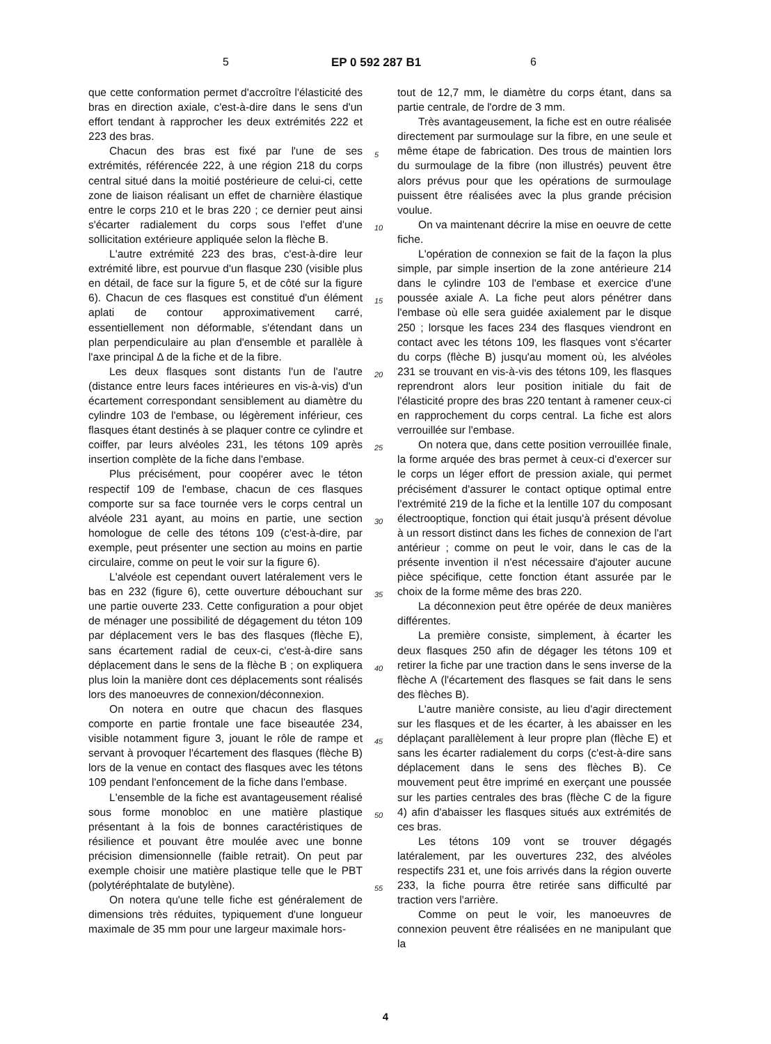5 EP 0 592 287 B1 6
que cette conformation permet d'accroître l'élasticité des bras en direction axiale, c'est-à-dire dans le sens d'un effort tendant à rapprocher les deux extrémités 222 et 223 des bras.
Chacun des bras est fixé par l'une de ses extrémités, référencée 222, à une région 218 du corps central situé dans la moitié postérieure de celui-ci, cette zone de liaison réalisant un effet de charnière élastique entre le corps 210 et le bras 220 ; ce dernier peut ainsi s'écarter radialement du corps sous l'effet d'une sollicitation extérieure appliquée selon la flèche B.
L'autre extrémité 223 des bras, c'est-à-dire leur extrémité libre, est pourvue d'un flasque 230 (visible plus en détail, de face sur la figure 5, et de côté sur la figure 6). Chacun de ces flasques est constitué d'un élément aplati de contour approximativement carré, essentiellement non déformable, s'étendant dans un plan perpendiculaire au plan d'ensemble et parallèle à l'axe principal Δ de la fiche et de la fibre.
Les deux flasques sont distants l'un de l'autre (distance entre leurs faces intérieures en vis-à-vis) d'un écartement correspondant sensiblement au diamètre du cylindre 103 de l'embase, ou légèrement inférieur, ces flasques étant destinés à se plaquer contre ce cylindre et coiffer, par leurs alvéoles 231, les tétons 109 après insertion complète de la fiche dans l'embase.
Plus précisément, pour coopérer avec le téton respectif 109 de l'embase, chacun de ces flasques comporte sur sa face tournée vers le corps central un alvéole 231 ayant, au moins en partie, une section homologue de celle des tétons 109 (c'est-à-dire, par exemple, peut présenter une section au moins en partie circulaire, comme on peut le voir sur la figure 6).
L'alvéole est cependant ouvert latéralement vers le bas en 232 (figure 6), cette ouverture débouchant sur une partie ouverte 233. Cette configuration a pour objet de ménager une possibilité de dégagement du téton 109 par déplacement vers le bas des flasques (flèche E), sans écartement radial de ceux-ci, c'est-à-dire sans déplacement dans le sens de la flèche B ; on expliquera plus loin la manière dont ces déplacements sont réalisés lors des manoeuvres de connexion/déconnexion.
On notera en outre que chacun des flasques comporte en partie frontale une face biseautée 234, visible notamment figure 3, jouant le rôle de rampe et servant à provoquer l'écartement des flasques (flèche B) lors de la venue en contact des flasques avec les tétons 109 pendant l'enfoncement de la fiche dans l'embase.
L'ensemble de la fiche est avantageusement réalisé sous forme monobloc en une matière plastique présentant à la fois de bonnes caractéristiques de résilience et pouvant être moulée avec une bonne précision dimensionnelle (faible retrait). On peut par exemple choisir une matière plastique telle que le PBT (polytéréphtalate de butylène).
On notera qu'une telle fiche est généralement de dimensions très réduites, typiquement d'une longueur maximale de 35 mm pour une largeur maximale hors-
tout de 12,7 mm, le diamètre du corps étant, dans sa partie centrale, de l'ordre de 3 mm.
Très avantageusement, la fiche est en outre réalisée directement par surmoulage sur la fibre, en une seule et même étape de fabrication. Des trous de maintien lors du surmoulage de la fibre (non illustrés) peuvent être alors prévus pour que les opérations de surmoulage puissent être réalisées avec la plus grande précision voulue.
On va maintenant décrire la mise en oeuvre de cette fiche.
L'opération de connexion se fait de la façon la plus simple, par simple insertion de la zone antérieure 214 dans le cylindre 103 de l'embase et exercice d'une poussée axiale A. La fiche peut alors pénétrer dans l'embase où elle sera guidée axialement par le disque 250 ; lorsque les faces 234 des flasques viendront en contact avec les tétons 109, les flasques vont s'écarter du corps (flèche B) jusqu'au moment où, les alvéoles 231 se trouvant en vis-à-vis des tétons 109, les flasques reprendront alors leur position initiale du fait de l'élasticité propre des bras 220 tentant à ramener ceux-ci en rapprochement du corps central. La fiche est alors verrouillée sur l'embase.
On notera que, dans cette position verrouillée finale, la forme arquée des bras permet à ceux-ci d'exercer sur le corps un léger effort de pression axiale, qui permet précisément d'assurer le contact optique optimal entre l'extrémité 219 de la fiche et la lentille 107 du composant électrooptique, fonction qui était jusqu'à présent dévolue à un ressort distinct dans les fiches de connexion de l'art antérieur ; comme on peut le voir, dans le cas de la présente invention il n'est nécessaire d'ajouter aucune pièce spécifique, cette fonction étant assurée par le choix de la forme même des bras 220.
La déconnexion peut être opérée de deux manières différentes.
La première consiste, simplement, à écarter les deux flasques 250 afin de dégager les tétons 109 et retirer la fiche par une traction dans le sens inverse de la flèche A (l'écartement des flasques se fait dans le sens des flèches B).
L'autre manière consiste, au lieu d'agir directement sur les flasques et de les écarter, à les abaisser en les déplaçant parallèlement à leur propre plan (flèche E) et sans les écarter radialement du corps (c'est-à-dire sans déplacement dans le sens des flèches B). Ce mouvement peut être imprimé en exerçant une poussée sur les parties centrales des bras (flèche C de la figure 4) afin d'abaisser les flasques situés aux extrémités de ces bras.
Les tétons 109 vont se trouver dégagés latéralement, par les ouvertures 232, des alvéoles respectifs 231 et, une fois arrivés dans la région ouverte 233, la fiche pourra être retirée sans difficulté par traction vers l'arrière.
Comme on peut le voir, les manoeuvres de connexion peuvent être réalisées en ne manipulant que la
5
10
15
20
25
30
35
40
45
50
55
4